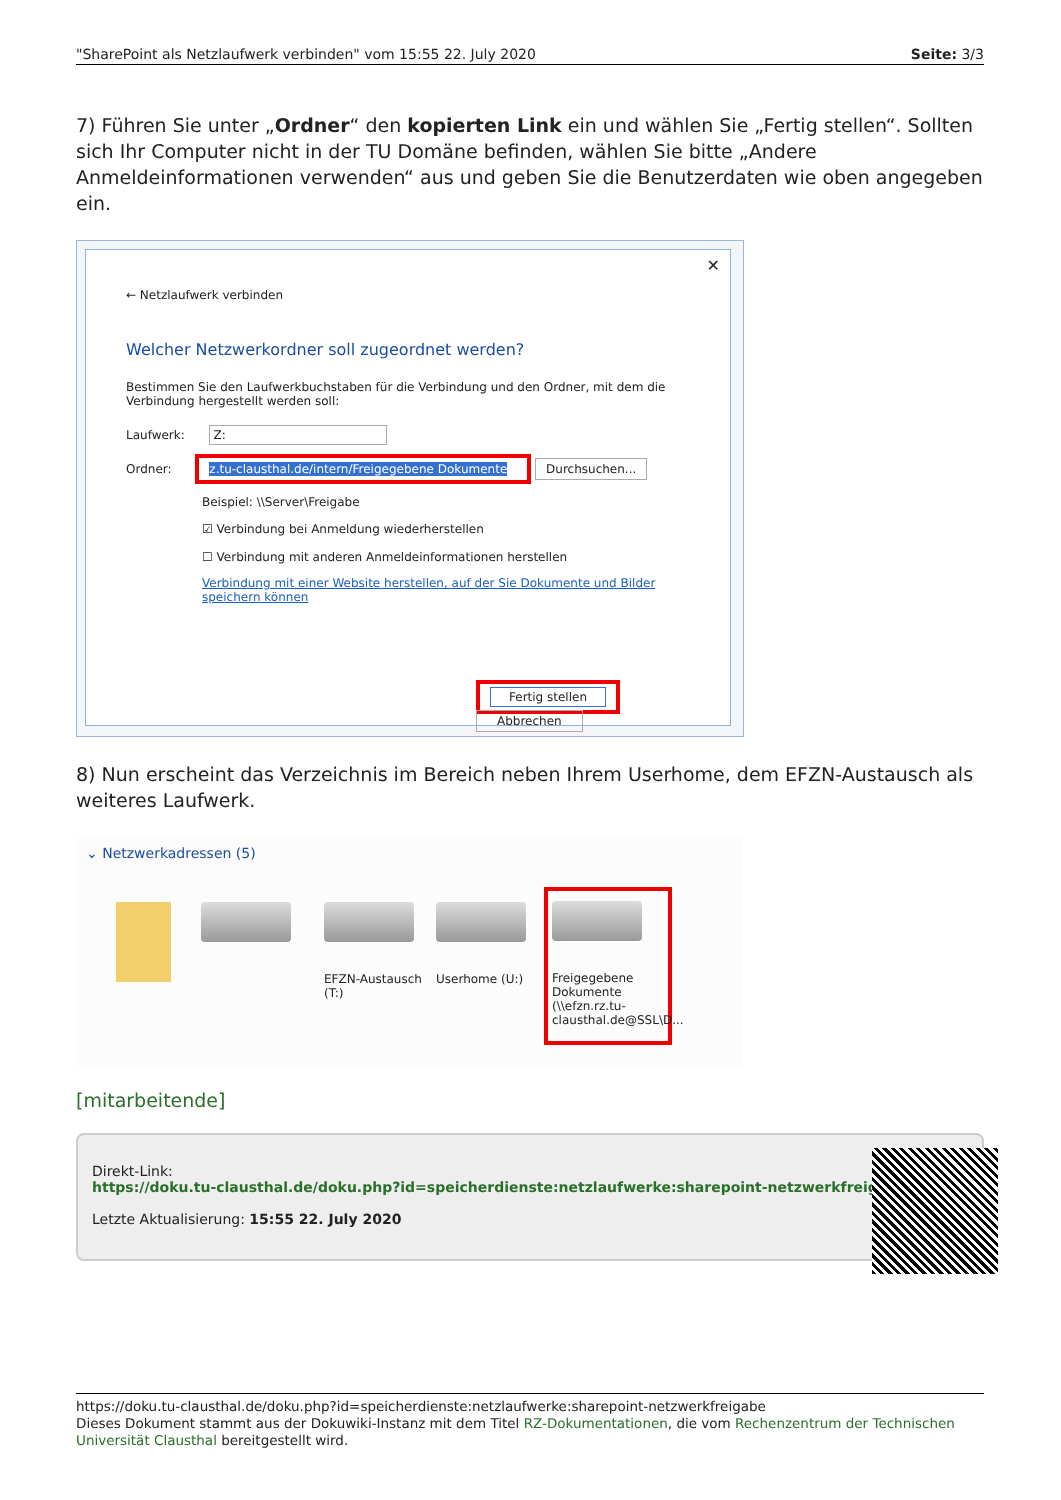"SharePoint als Netzlaufwerk verbinden" vom 15:55 22. July 2020 Seite: 3/3
7) Führen Sie unter „Ordner“ den kopierten Link ein und wählen Sie „Fertig stellen“. Sollten sich Ihr Computer nicht in der TU Domäne befinden, wählen Sie bitte „Andere Anmeldeinformationen verwenden“ aus und geben Sie die Benutzerdaten wie oben angegeben ein.
✕
← Netzlaufwerk verbinden
Welcher Netzwerkordner soll zugeordnet werden?
Bestimmen Sie den Laufwerkbuchstaben für die Verbindung und den Ordner, mit dem die Verbindung hergestellt werden soll:
Laufwerk: Z:
Ordner: z.tu-clausthal.de/intern/Freigegebene Dokumente Durchsuchen...
Beispiel: \\Server\Freigabe
☑ Verbindung bei Anmeldung wiederherstellen
☐ Verbindung mit anderen Anmeldeinformationen herstellen
Verbindung mit einer Website herstellen, auf der Sie Dokumente und Bilder speichern können
Fertig stellen Abbrechen
8) Nun erscheint das Verzeichnis im Bereich neben Ihrem Userhome, dem EFZN-Austausch als weiteres Laufwerk.
⌄ Netzwerkadressen (5)
EFZN-Austausch (T:)
Userhome (U:)
Freigegebene Dokumente (\\efzn.rz.tu-clausthal.de@SSL\D...
[mitarbeitende]
Direkt-Link:
https://doku.tu-clausthal.de/doku.php?id=speicherdienste:netzlaufwerke:sharepoint-netzwerkfreigabe
Letzte Aktualisierung: 15:55 22. July 2020
https://doku.tu-clausthal.de/doku.php?id=speicherdienste:netzlaufwerke:sharepoint-netzwerkfreigabe
Dieses Dokument stammt aus der Dokuwiki-Instanz mit dem Titel RZ-Dokumentationen, die vom Rechenzentrum der Technischen Universität Clausthal bereitgestellt wird.